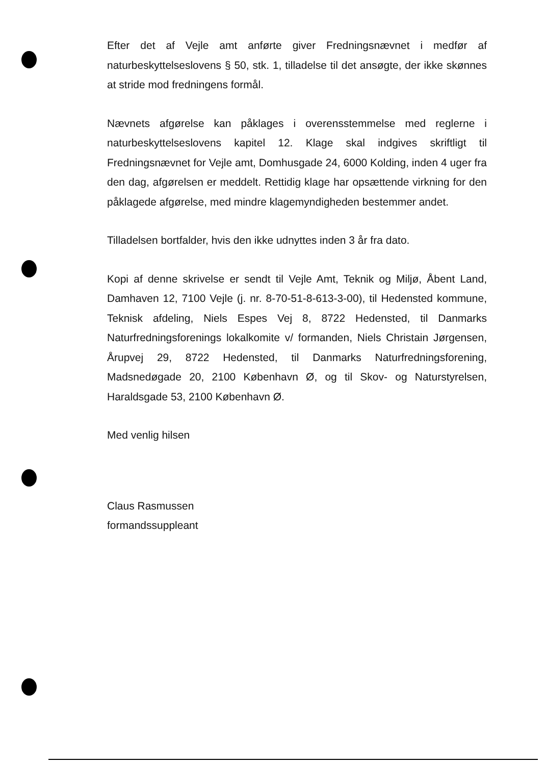Efter det af Vejle amt anførte giver Fredningsnævnet i medfør af naturbeskyttelseslovens § 50, stk. 1, tilladelse til det ansøgte, der ikke skønnes at stride mod fredningens formål.
Nævnets afgørelse kan påklages i overensstemmelse med reglerne i naturbeskyttelseslovens kapitel 12. Klage skal indgives skriftligt til Fredningsnævnet for Vejle amt, Domhusgade 24, 6000 Kolding, inden 4 uger fra den dag, afgørelsen er meddelt. Rettidig klage har opsættende virkning for den påklagede afgørelse, med mindre klagemyndigheden bestemmer andet.
Tilladelsen bortfalder, hvis den ikke udnyttes inden 3 år fra dato.
Kopi af denne skrivelse er sendt til Vejle Amt, Teknik og Miljø, Åbent Land, Damhaven 12, 7100 Vejle (j. nr. 8-70-51-8-613-3-00), til Hedensted kommune, Teknisk afdeling, Niels Espes Vej 8, 8722 Hedensted, til Danmarks Naturfredningsforenings lokalkomite v/ formanden, Niels Christain Jørgensen, Årupvej 29, 8722 Hedensted, til Danmarks Naturfredningsforening, Madsnedøgade 20, 2100 København Ø, og til Skov- og Naturstyrelsen, Haraldsgade 53, 2100 København Ø.
Med venlig hilsen
Claus Rasmussen
formandssuppleant